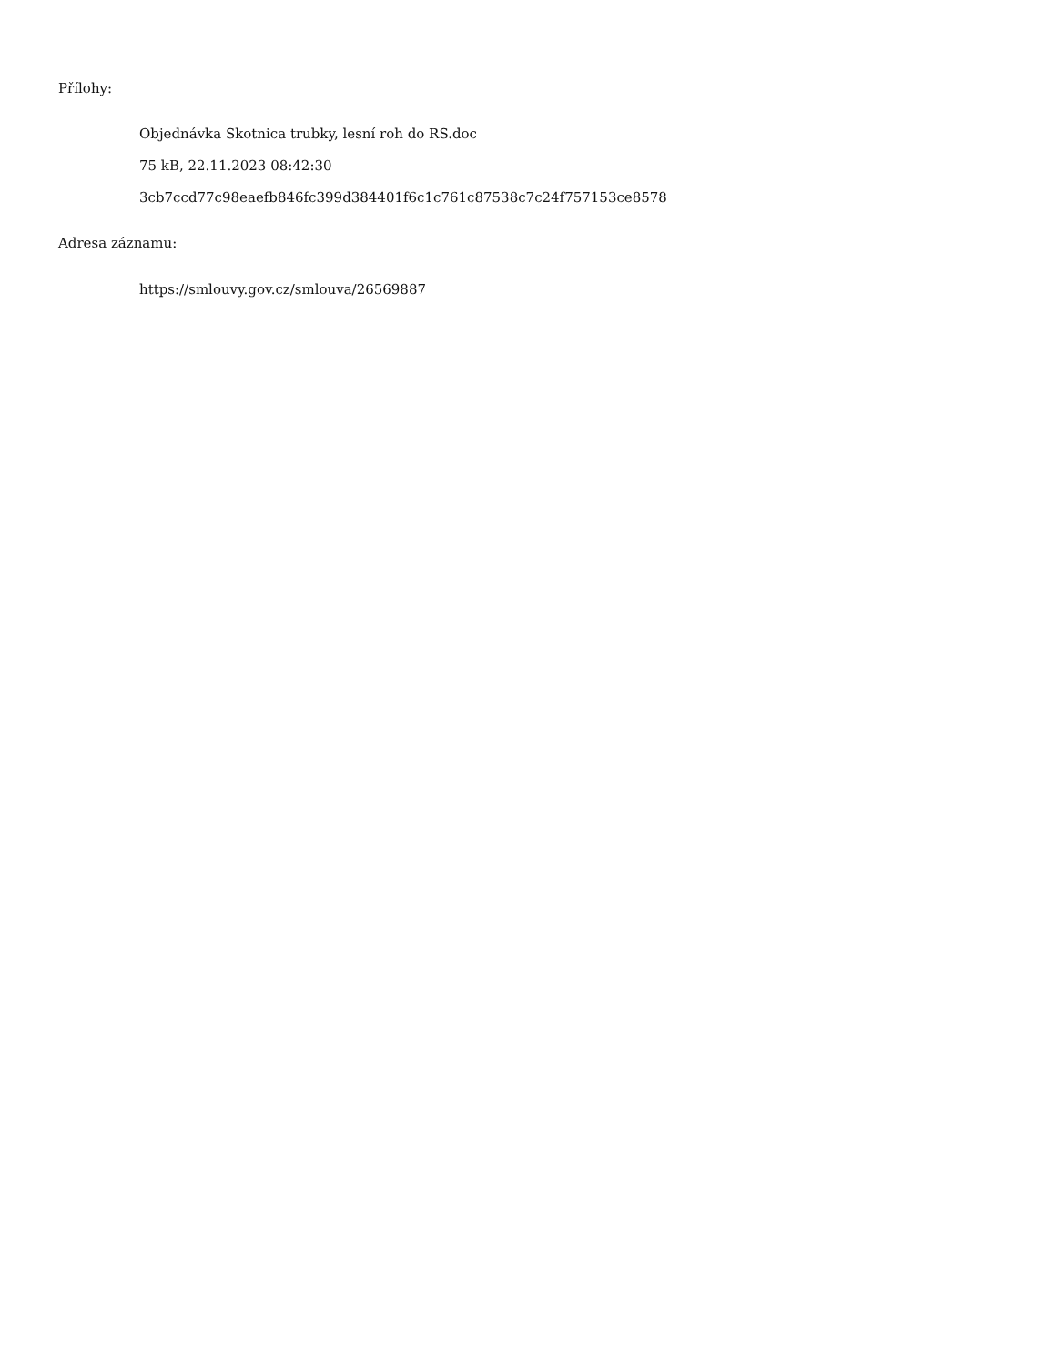Přílohy:
Objednávka Skotnica trubky, lesní roh do RS.doc
75 kB, 22.11.2023 08:42:30
3cb7ccd77c98eaefb846fc399d384401f6c1c761c87538c7c24f757153ce8578
Adresa záznamu:
https://smlouvy.gov.cz/smlouva/26569887